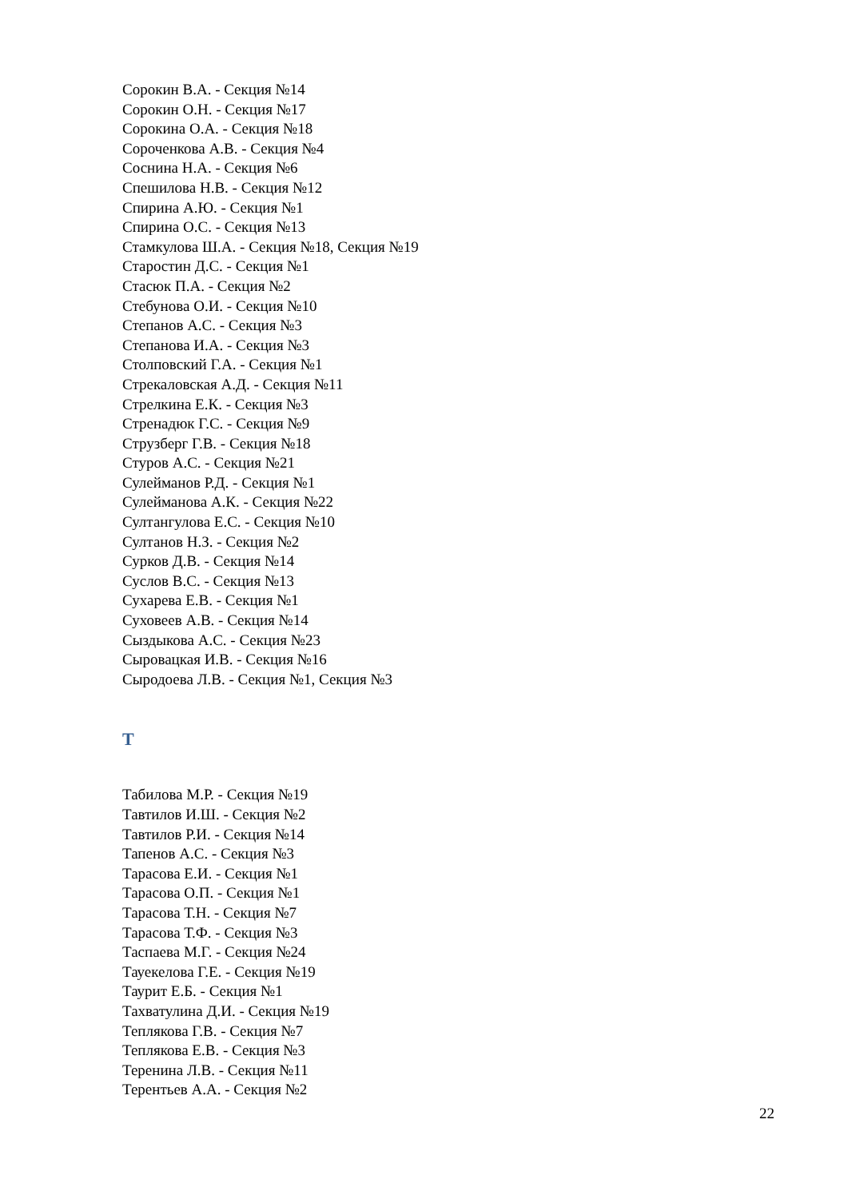Сорокин В.А. - Секция №14
Сорокин О.Н. - Секция №17
Сорокина О.А. - Секция №18
Сороченкова А.В. - Секция №4
Соснина Н.А. - Секция №6
Спешилова Н.В. - Секция №12
Спирина А.Ю. - Секция №1
Спирина О.С. - Секция №13
Стамкулова Ш.А. - Секция №18, Секция №19
Старостин Д.С. - Секция №1
Стасюк П.А. - Секция №2
Стебунова О.И. - Секция №10
Степанов А.С. - Секция №3
Степанова И.А. - Секция №3
Столповский Г.А. - Секция №1
Стрекаловская А.Д. - Секция №11
Стрелкина Е.К. - Секция №3
Стренадюк Г.С. - Секция №9
Струзберг Г.В. - Секция №18
Стуров А.С. - Секция №21
Сулейманов Р.Д. - Секция №1
Сулейманова А.К. - Секция №22
Султангулова Е.С. - Секция №10
Султанов Н.З. - Секция №2
Сурков Д.В. - Секция №14
Суслов В.С. - Секция №13
Сухарева Е.В. - Секция №1
Суховеев А.В. - Секция №14
Сыздыкова А.С. - Секция №23
Сыровацкая И.В. - Секция №16
Сыродоева Л.В. - Секция №1, Секция №3
Т
Табилова М.Р. - Секция №19
Тавтилов И.Ш. - Секция №2
Тавтилов Р.И. - Секция №14
Тапенов А.С. - Секция №3
Тарасова Е.И. - Секция №1
Тарасова О.П. - Секция №1
Тарасова Т.Н. - Секция №7
Тарасова Т.Ф. - Секция №3
Таспаева М.Г. - Секция №24
Тауекелова Г.Е. - Секция №19
Таурит Е.Б. - Секция №1
Тахватулина Д.И. - Секция №19
Теплякова Г.В. - Секция №7
Теплякова Е.В. - Секция №3
Теренина Л.В. - Секция №11
Терентьев А.А. - Секция №2
22